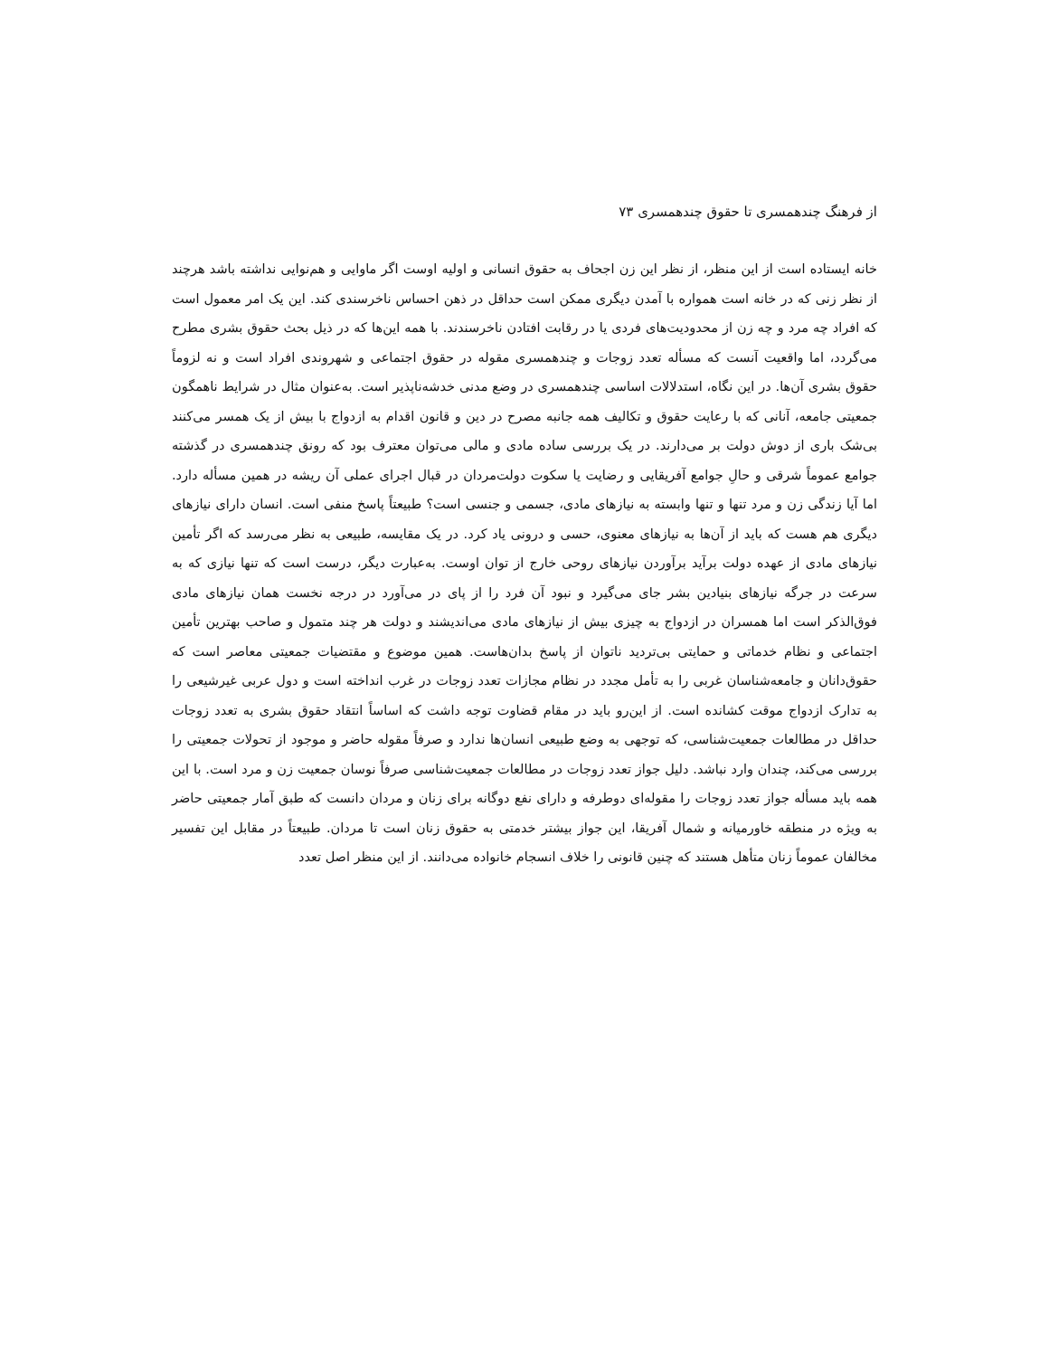از فرهنگ چندهمسری تا حقوق چندهمسری ۷۳
خانه ایستاده است از این منظر، از نظر این زن اجحاف به حقوق انسانی و اولیه اوست اگر ماوایی و هم‌نوایی نداشته باشد هرچند از نظر زنی که در خانه است همواره با آمدن دیگری ممکن است حداقل در ذهن احساس ناخرسندی کند. این یک امر معمول است که افراد چه مرد و چه زن از محدودیت‌های فردی یا در رقابت افتادن ناخرسندند. با همه این‌ها که در ذیل بحث حقوق بشری مطرح می‌گردد، اما واقعیت آنست که مسأله تعدد زوجات و چندهمسری مقوله در حقوق اجتماعی و شهروندی افراد است و نه لزوماً حقوق بشری آن‌ها. در این نگاه، استدلالات اساسی چندهمسری در وضع مدنی خدشه‌ناپذیر است. به‌عنوان مثال در شرایط ناهمگون جمعیتی جامعه، آنانی که با رعایت حقوق و تکالیف همه جانبه مصرح در دین و قانون اقدام به ازدواج با بیش از یک همسر می‌کنند بی‌شک باری از دوش دولت بر می‌دارند. در یک بررسی ساده مادی و مالی می‌توان معترف بود که رونق چندهمسری در گذشته جوامع عموماً شرقی و حالِ جوامع آفریقایی و رضایت یا سکوت دولت‌مردان در قبال اجرای عملی آن ریشه در همین مسأله دارد. اما آیا زندگی زن و مرد تنها و تنها وابسته به نیازهای مادی، جسمی و جنسی است؟ طبیعتاً پاسخ منفی است. انسان دارای نیازهای دیگری هم هست که باید از آن‌ها به نیازهای معنوی، حسی و درونی یاد کرد. در یک مقایسه، طبیعی به نظر می‌رسد که اگر تأمین نیازهای مادی از عهده دولت برآید برآوردن نیازهای روحی خارج از توان اوست. به‌عبارت دیگر، درست است که تنها نیازی که به سرعت در جرگه نیازهای بنیادین بشر جای می‌گیرد و نبود آن فرد را از پای در می‌آورد در درجه نخست همان نیازهای مادی فوق‌الذکر است اما همسران در ازدواج به چیزی بیش از نیازهای مادی می‌اندیشند و دولت هر چند متمول و صاحب بهترین تأمین اجتماعی و نظام خدماتی و حمایتی بی‌تردید ناتوان از پاسخ بدان‌هاست. همین موضوع و مقتضیات جمعیتی معاصر است که حقوق‌دانان و جامعه‌شناسان غربی را به تأمل مجدد در نظام مجازات تعدد زوجات در غرب انداخته است و دول عربی غیرشیعی را به تدارک ازدواج موقت کشانده است. از این‌رو باید در مقام قضاوت توجه داشت که اساساً انتقاد حقوق بشری به تعدد زوجات حداقل در مطالعات جمعیت‌شناسی، که توجهی به وضع طبیعی انسان‌ها ندارد و صرفاً مقوله حاضر و موجود از تحولات جمعیتی را بررسی می‌کند، چندان وارد نباشد. دلیل جواز تعدد زوجات در مطالعات جمعیت‌شناسی صرفاً نوسان جمعیت زن و مرد است. با این همه باید مسأله جواز تعدد زوجات را مقوله‌ای دوطرفه و دارای نفع دوگانه برای زنان و مردان دانست که طبق آمار جمعیتی حاضر به ویژه در منطقه خاورمیانه و شمال آفریقا، این جواز بیشتر خدمتی به حقوق زنان است تا مردان. طبیعتاً در مقابل این تفسیر مخالفان عموماً زنان متأهل هستند که چنین قانونی را خلاف انسجام خانواده می‌دانند. از این منظر اصل تعدد